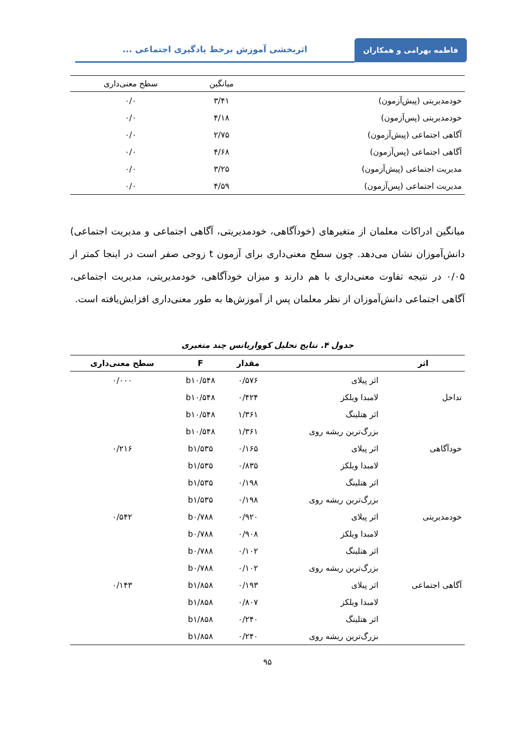فاطمه بهرامی و همکاران اثربخشی آموزش برخط یادگیری اجتماعی ...
| | میانگین | سطح معنی‌داری |
| --- | --- | --- |
| خودمدیریتی (پیش‌آزمون) | ۳/۴۱ | ۰/۰ |
| خودمدیریتی (پس‌آزمون) | ۴/۱۸ | ۰/۰ |
| آگاهی اجتماعی (پیش‌آزمون) | ۲/۷۵ | ۰/۰ |
| آگاهی اجتماعی (پس‌آزمون) | ۴/۶۸ | ۰/۰ |
| مدیریت اجتماعی (پیش‌آزمون) | ۳/۲۵ | ۰/۰ |
| مدیریت اجتماعی (پس‌آزمون) | ۴/۵۹ | ۰/۰ |
میانگین ادراکات معلمان از متغیرهای (خودآگاهی، خودمدیریتی، آگاهی اجتماعی و مدیریت اجتماعی) دانش‌آموزان نشان می‌دهد. چون سطح معنی‌داری برای آزمون t زوجی صفر است در اینجا کمتر از ۰/۰۵ در نتیجه تفاوت معنی‌داری با هم دارند و میزان خودآگاهی، خودمدیریتی، مدیریت اجتماعی، آگاهی اجتماعی دانش‌آموزان از نظر معلمان پس از آموزش‌ها به طور معنی‌داری افزایش‌یافته است.
جدول ۴. نتایج تحلیل کوواریانس چند متغیری
| اثر | | مقدار | F | سطح معنی‌داری |
| --- | --- | --- | --- | --- |
| | اثر پیلای | ۰/۵۷۶ | b۱۰/۵۴۸ | ۰/۰۰۰ |
| تداخل | لامبدا ویلکز | ۰/۴۲۴ | b۱۰/۵۴۸ | |
| | اثر هتلینگ | ۱/۳۶۱ | b۱۰/۵۴۸ | |
| | بزرگ‌ترین ریشه روی | ۱/۳۶۱ | b۱۰/۵۴۸ | |
| خودآگاهی | اثر پیلای | ۰/۱۶۵ | b۱/۵۳۵ | ۰/۲۱۶ |
| | لامبدا ویلکز | ۰/۸۳۵ | b۱/۵۳۵ | |
| | اثر هتلینگ | ۰/۱۹۸ | b۱/۵۳۵ | |
| | بزرگ‌ترین ریشه روی | ۰/۱۹۸ | b۱/۵۳۵ | |
| خودمدیریتی | اثر پیلای | ۰/۹۲۰ | b۰/۷۸۸ | ۰/۵۴۲ |
| | لامبدا ویلکز | ۰/۹۰۸ | b۰/۷۸۸ | |
| | اثر هتلینگ | ۰/۱۰۲ | b۰/۷۸۸ | |
| | بزرگ‌ترین ریشه روی | ۰/۱۰۲ | b۰/۷۸۸ | |
| آگاهی اجتماعی | اثر پیلای | ۰/۱۹۳ | b۱/۸۵۸ | ۰/۱۴۳ |
| | لامبدا ویلکز | ۰/۸۰۷ | b۱/۸۵۸ | |
| | اثر هتلینگ | ۰/۲۴۰ | b۱/۸۵۸ | |
| | بزرگ‌ترین ریشه روی | ۰/۲۴۰ | b۱/۸۵۸ | |
۹۵